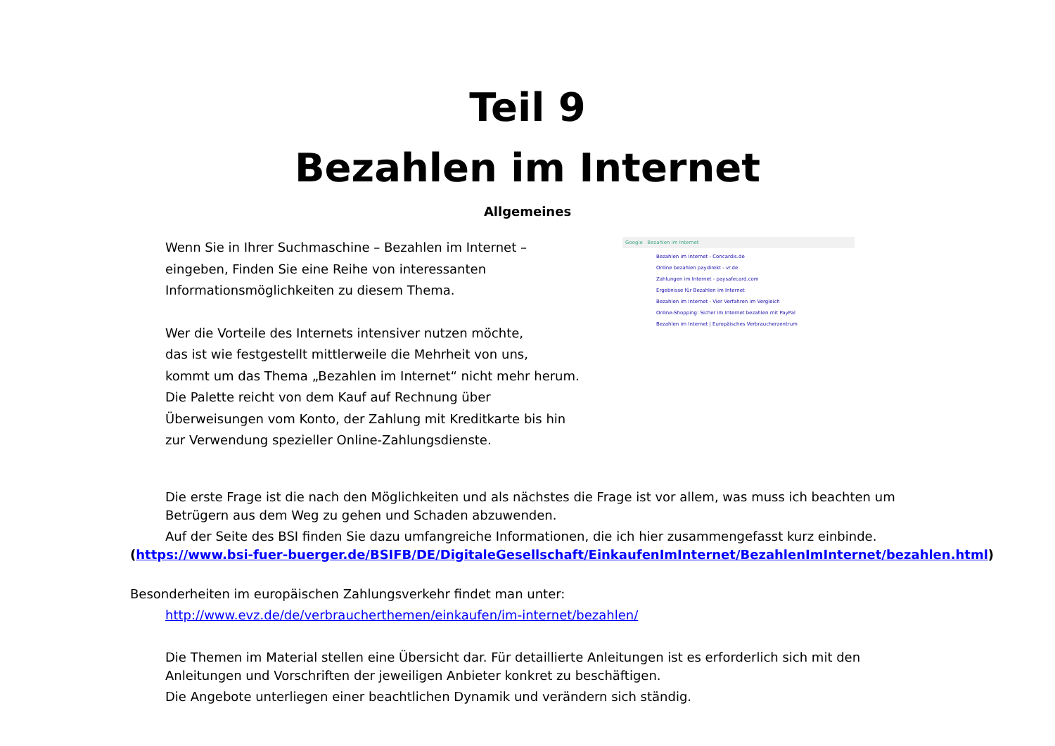Teil 9
Bezahlen im Internet
Allgemeines
Wenn Sie in Ihrer Suchmaschine – Bezahlen im Internet – eingeben, Finden Sie eine Reihe von interessanten Informationsmöglichkeiten zu diesem Thema.
Wer die Vorteile des Internets intensiver nutzen möchte,
das ist wie festgestellt mittlerweile die Mehrheit von uns,
kommt um das Thema „Bezahlen im Internet“ nicht mehr herum.
Die Palette reicht von dem Kauf auf Rechnung über Überweisungen vom Konto, der Zahlung mit Kreditkarte bis hin zur Verwendung spezieller Online-Zahlungsdienste.
Google Bezahlen im Internet
Bezahlen im Internet - Concardis.de
Online bezahlen paydirekt - vr.de
Zahlungen im Internet - paysafecard.com
Ergebnisse für Bezahlen im Internet
Bezahlen im Internet - Vier Verfahren im Vergleich
Online-Shopping: Sicher im Internet bezahlen mit PayPal
Bezahlen im Internet | Europäisches Verbraucherzentrum
Die erste Frage ist die nach den Möglichkeiten und als nächstes die Frage ist vor allem, was muss ich beachten um Betrügern aus dem Weg zu gehen und Schaden abzuwenden.
Auf der Seite des BSI finden Sie dazu umfangreiche Informationen, die ich hier zusammengefasst kurz einbinde.
(https://www.bsi-fuer-buerger.de/BSIFB/DE/DigitaleGesellschaft/EinkaufenImInternet/BezahlenImInternet/bezahlen.html)
Besonderheiten im europäischen Zahlungsverkehr findet man unter:
http://www.evz.de/de/verbraucherthemen/einkaufen/im-internet/bezahlen/
Die Themen im Material stellen eine Übersicht dar. Für detaillierte Anleitungen ist es erforderlich sich mit den Anleitungen und Vorschriften der jeweiligen Anbieter konkret zu beschäftigen.
Die Angebote unterliegen einer beachtlichen Dynamik und verändern sich ständig.